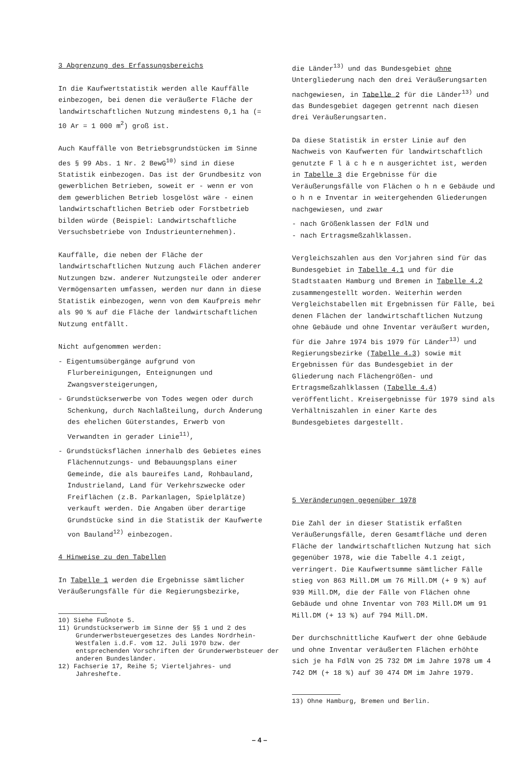3 Abgrenzung des Erfassungsbereichs
In die Kaufwertstatistik werden alle Kauffälle einbezogen, bei denen die veräußerte Fläche der landwirtschaftlichen Nutzung mindestens 0,1 ha (= 10 Ar = 1 000 m<sup>2</sup>) groß ist.
Auch Kauffälle von Betriebsgrundstücken im Sinne des § 99 Abs. 1 Nr. 2 BewG<sup>10)</sup> sind in diese Statistik einbezogen. Das ist der Grundbesitz von gewerblichen Betrieben, soweit er - wenn er von dem gewerblichen Betrieb losgelöst wäre - einen landwirtschaftlichen Betrieb oder Forstbetrieb bilden würde (Beispiel: Landwirtschaftliche Versuchsbetriebe von Industrieunternehmen).
Kauffälle, die neben der Fläche der landwirtschaftlichen Nutzung auch Flächen anderer Nutzungen bzw. anderer Nutzungsteile oder anderer Vermögensarten umfassen, werden nur dann in diese Statistik einbezogen, wenn von dem Kaufpreis mehr als 90 % auf die Fläche der landwirtschaftlichen Nutzung entfällt.
Nicht aufgenommen werden:
- Eigentumsübergänge aufgrund von Flurbereinigungen, Enteignungen und Zwangsversteigerungen,
- Grundstückserwerbe von Todes wegen oder durch Schenkung, durch Nachlaßteilung, durch Änderung des ehelichen Güterstandes, Erwerb von Verwandten in gerader Linie<sup>11)</sup>,
- Grundstücksflächen innerhalb des Gebietes eines Flächennutzungs- und Bebauungsplans einer Gemeinde, die als baureifes Land, Rohbauland, Industrieland, Land für Verkehrszwecke oder Freiflächen (z.B. Parkanlagen, Spielplätze) verkauft werden. Die Angaben über derartige Grundstücke sind in die Statistik der Kaufwerte von Bauland<sup>12)</sup> einbezogen.
4 Hinweise zu den Tabellen
In Tabelle 1 werden die Ergebnisse sämtlicher Veräußerungsfälle für die Regierungsbezirke,
10) Siehe Fußnote 5.
11) Grundstückserwerb im Sinne der §§ 1 und 2 des Grunderwerbsteuergesetzes des Landes Nordrhein-Westfalen i.d.F. vom 12. Juli 1970 bzw. der entsprechenden Vorschriften der Grunderwerbsteuer der anderen Bundesländer.
12) Fachserie 17, Reihe 5; Vierteljahres- und Jahreshefte.
die Länder<sup>13)</sup> und das Bundesgebiet ohne Untergliederung nach den drei Veräußerungsarten nachgewiesen, in Tabelle 2 für die Länder<sup>13)</sup> und das Bundesgebiet dagegen getrennt nach diesen drei Veräußerungsarten.
Da diese Statistik in erster Linie auf den Nachweis von Kaufwerten für landwirtschaftlich genutzte F l ä c h e n ausgerichtet ist, werden in Tabelle 3 die Ergebnisse für die Veräußerungsfälle von Flächen o h n e Gebäude und o h n e Inventar in weitergehenden Gliederungen nachgewiesen, und zwar
- nach Größenklassen der FdlN und
- nach Ertragsmeßzahlklassen.
Vergleichszahlen aus den Vorjahren sind für das Bundesgebiet in Tabelle 4.1 und für die Stadtstaaten Hamburg und Bremen in Tabelle 4.2 zusammengestellt worden. Weiterhin werden Vergleichstabellen mit Ergebnissen für Fälle, bei denen Flächen der landwirtschaftlichen Nutzung ohne Gebäude und ohne Inventar veräußert wurden, für die Jahre 1974 bis 1979 für Länder<sup>13)</sup> und Regierungsbezirke (Tabelle 4.3) sowie mit Ergebnissen für das Bundesgebiet in der Gliederung nach Flächengrößen- und Ertragsmeßzahlklassen (Tabelle 4.4) veröffentlicht. Kreisergebnisse für 1979 sind als Verhältniszahlen in einer Karte des Bundesgebietes dargestellt.
5 Veränderungen gegenüber 1978
Die Zahl der in dieser Statistik erfaßten Veräußerungsfälle, deren Gesamtfläche und deren Fläche der landwirtschaftlichen Nutzung hat sich gegenüber 1978, wie die Tabelle 4.1 zeigt, verringert. Die Kaufwertsumme sämtlicher Fälle stieg von 863 Mill.DM um 76 Mill.DM (+ 9 %) auf 939 Mill.DM, die der Fälle von Flächen ohne Gebäude und ohne Inventar von 703 Mill.DM um 91 Mill.DM (+ 13 %) auf 794 Mill.DM.
Der durchschnittliche Kaufwert der ohne Gebäude und ohne Inventar veräußerten Flächen erhöhte sich je ha FdlN von 25 732 DM im Jahre 1978 um 4 742 DM (+ 18 %) auf 30 474 DM im Jahre 1979.
13) Ohne Hamburg, Bremen und Berlin.
– 4 –